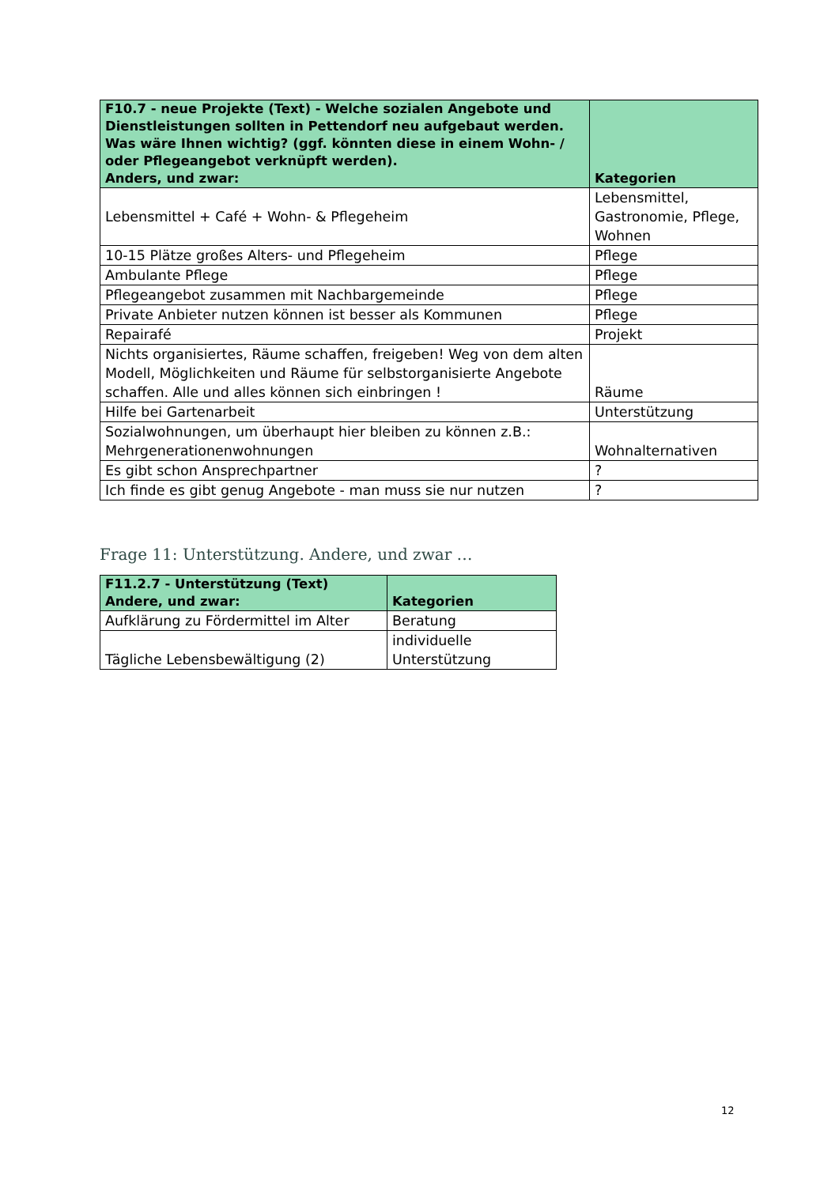| F10.7 - neue Projekte (Text) - Welche sozialen Angebote und Dienstleistungen sollten in Pettendorf neu aufgebaut werden. Was wäre Ihnen wichtig? (ggf. könnten diese in einem Wohn- / oder Pflegeangebot verknüpft werden). Anders, und zwar: | Kategorien |
| --- | --- |
| Lebensmittel + Café + Wohn- & Pflegeheim | Lebensmittel, Gastronomie, Pflege, Wohnen |
| 10-15 Plätze großes Alters- und Pflegeheim | Pflege |
| Ambulante Pflege | Pflege |
| Pflegeangebot zusammen mit Nachbargemeinde | Pflege |
| Private Anbieter nutzen können ist besser als Kommunen | Pflege |
| Repairafé | Projekt |
| Nichts organisiertes, Räume schaffen, freigeben! Weg von dem alten Modell, Möglichkeiten und Räume für selbstorganisierte Angebote schaffen. Alle und alles können sich einbringen ! | Räume |
| Hilfe bei Gartenarbeit | Unterstützung |
| Sozialwohnungen, um überhaupt hier bleiben zu können z.B.: Mehrgenerationenwohnungen | Wohnalternativen |
| Es gibt schon Ansprechpartner | ? |
| Ich finde es gibt genug Angebote - man muss sie nur nutzen | ? |
Frage 11: Unterstützung. Andere, und zwar …
| F11.2.7 - Unterstützung (Text) Andere, und zwar: | Kategorien |
| --- | --- |
| Aufklärung zu Fördermittel im Alter | Beratung |
| Tägliche Lebensbewältigung (2) | individuelle Unterstützung |
12